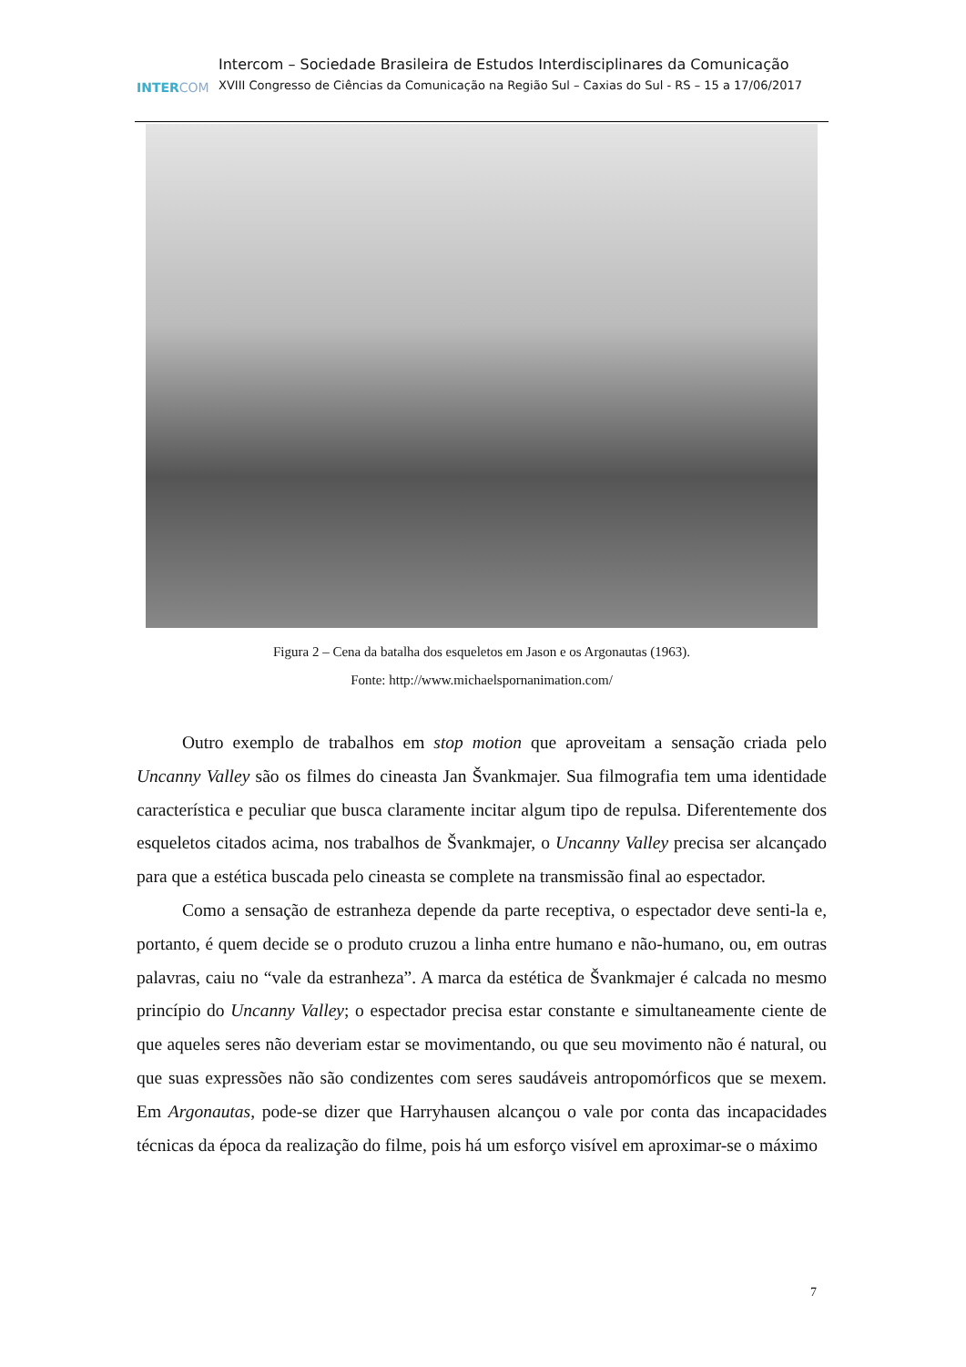INTERCOM
Intercom – Sociedade Brasileira de Estudos Interdisciplinares da Comunicação
XVIII Congresso de Ciências da Comunicação na Região Sul – Caxias do Sul - RS – 15 a 17/06/2017
Figura 2 – Cena da batalha dos esqueletos em Jason e os Argonautas (1963).
Fonte: http://www.michaelspornanimation.com/
Outro exemplo de trabalhos em stop motion que aproveitam a sensação criada pelo Uncanny Valley são os filmes do cineasta Jan Švankmajer. Sua filmografia tem uma identidade característica e peculiar que busca claramente incitar algum tipo de repulsa. Diferentemente dos esqueletos citados acima, nos trabalhos de Švankmajer, o Uncanny Valley precisa ser alcançado para que a estética buscada pelo cineasta se complete na transmissão final ao espectador.
Como a sensação de estranheza depende da parte receptiva, o espectador deve senti-la e, portanto, é quem decide se o produto cruzou a linha entre humano e não-humano, ou, em outras palavras, caiu no “vale da estranheza”. A marca da estética de Švankmajer é calcada no mesmo princípio do Uncanny Valley; o espectador precisa estar constante e simultaneamente ciente de que aqueles seres não deveriam estar se movimentando, ou que seu movimento não é natural, ou que suas expressões não são condizentes com seres saudáveis antropomórficos que se mexem. Em Argonautas, pode-se dizer que Harryhausen alcançou o vale por conta das incapacidades técnicas da época da realização do filme, pois há um esforço visível em aproximar-se o máximo
7